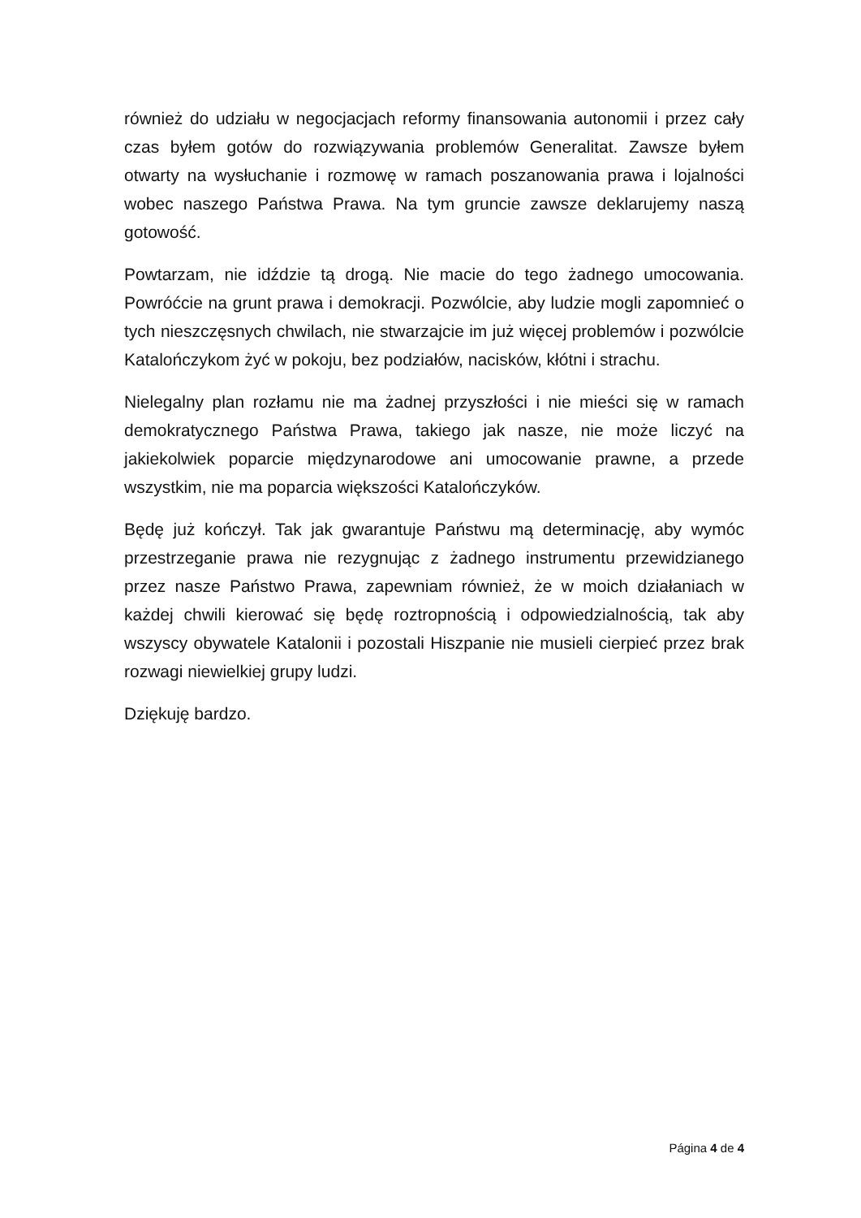również do udziału w negocjacjach reformy finansowania autonomii i przez cały czas byłem gotów do rozwiązywania problemów Generalitat. Zawsze byłem otwarty na wysłuchanie i rozmowę w ramach poszanowania prawa i lojalności wobec naszego Państwa Prawa. Na tym gruncie zawsze deklarujemy naszą gotowość.
Powtarzam, nie idździe tą drogą. Nie macie do tego żadnego umocowania. Powróćcie na grunt prawa i demokracji. Pozwólcie, aby ludzie mogli zapomnieć o tych nieszczęsnych chwilach, nie stwarzajcie im już więcej problemów i pozwólcie Katalończykom żyć w pokoju, bez podziałów, nacisków, kłótni i strachu.
Nielegalny plan rozłamu nie ma żadnej przyszłości i nie mieści się w ramach demokratycznego Państwa Prawa, takiego jak nasze, nie może liczyć na jakiekolwiek poparcie międzynarodowe ani umocowanie prawne, a przede wszystkim, nie ma poparcia większości Katalończyków.
Będę już kończył. Tak jak gwarantuje Państwu mą determinację, aby wymóc przestrzeganie prawa nie rezygnując z żadnego instrumentu przewidzianego przez nasze Państwo Prawa, zapewniam również, że w moich działaniach w każdej chwili kierować się będę roztropnością i odpowiedzialnością, tak aby wszyscy obywatele Katalonii i pozostali Hiszpanie nie musieli cierpieć przez brak rozwagi niewielkiej grupy ludzi.
Dziękuję bardzo.
Página 4 de 4